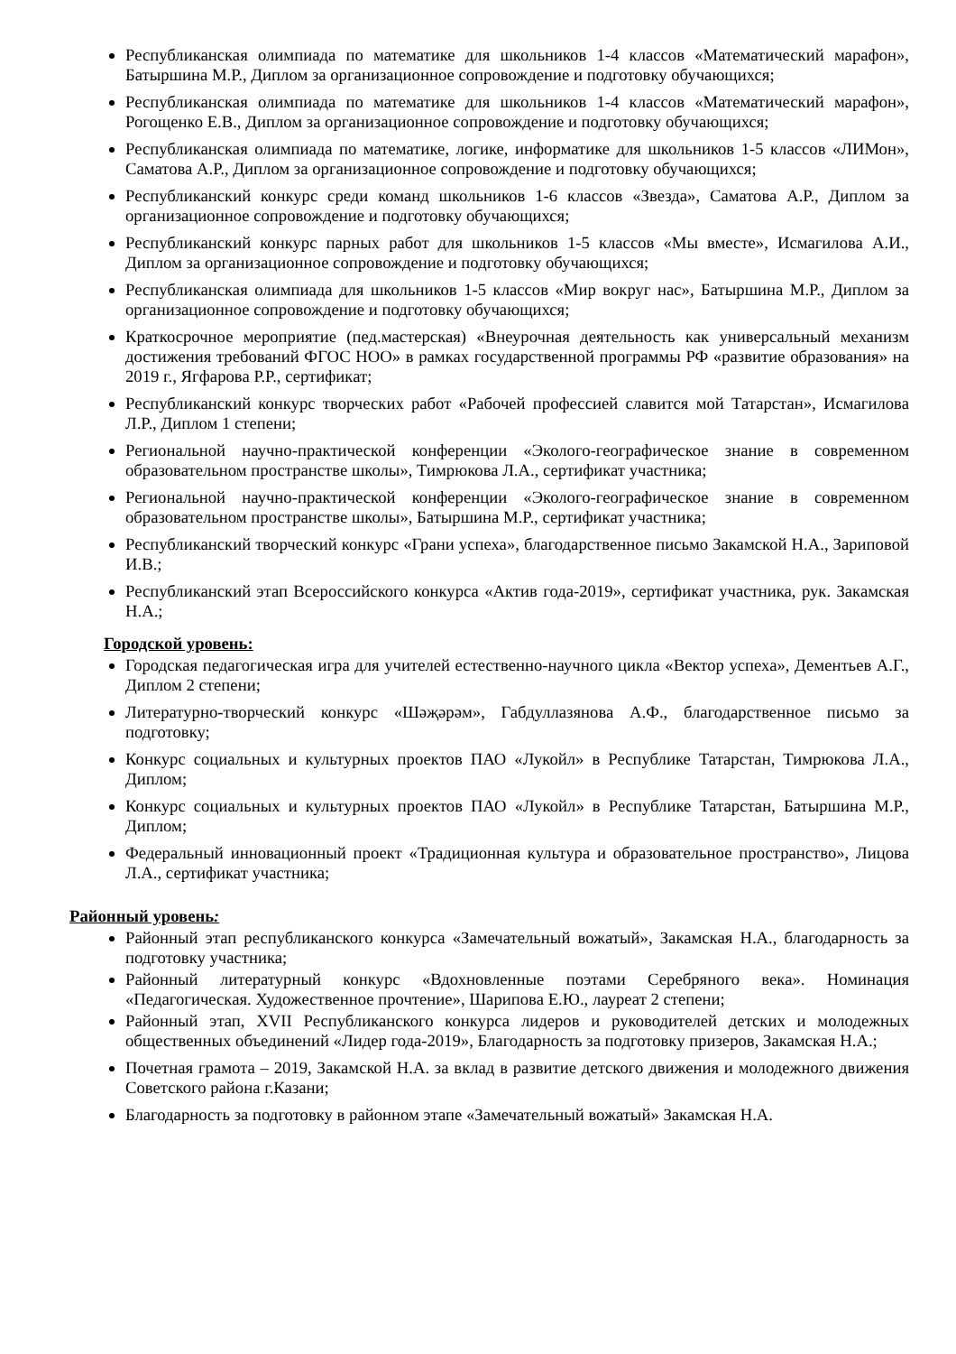Республиканская олимпиада по математике для школьников 1-4 классов «Математический марафон», Батыршина М.Р., Диплом за организационное сопровождение и подготовку обучающихся;
Республиканская олимпиада по математике для школьников 1-4 классов «Математический марафон», Рогощенко Е.В., Диплом за организационное сопровождение и подготовку обучающихся;
Республиканская олимпиада по математике, логике, информатике для школьников 1-5 классов «ЛИМон», Саматова А.Р., Диплом за организационное сопровождение и подготовку обучающихся;
Республиканский конкурс среди команд школьников 1-6 классов «Звезда», Саматова А.Р., Диплом за организационное сопровождение и подготовку обучающихся;
Республиканский конкурс парных работ для школьников 1-5 классов «Мы вместе», Исмагилова А.И., Диплом за организационное сопровождение и подготовку обучающихся;
Республиканская олимпиада для школьников 1-5 классов «Мир вокруг нас», Батыршина М.Р., Диплом за организационное сопровождение и подготовку обучающихся;
Краткосрочное мероприятие (пед.мастерская) «Внеурочная деятельность как универсальный механизм достижения требований ФГОС НОО» в рамках государственной программы РФ «развитие образования» на 2019 г., Ягфарова Р.Р., сертификат;
Республиканский конкурс творческих работ «Рабочей профессией славится мой Татарстан», Исмагилова Л.Р., Диплом 1 степени;
Региональной научно-практической конференции «Эколого-географическое знание в современном образовательном пространстве школы», Тимрюкова Л.А., сертификат участника;
Региональной научно-практической конференции «Эколого-географическое знание в современном образовательном пространстве школы», Батыршина М.Р., сертификат участника;
Республиканский творческий конкурс «Грани успеха», благодарственное письмо Закамской Н.А., Зариповой И.В.;
Республиканский этап Всероссийского конкурса «Актив года-2019», сертификат участника, рук. Закамская Н.А.;
Городской уровень:
Городская педагогическая игра для учителей естественно-научного цикла «Вектор успеха», Дементьев А.Г., Диплом 2 степени;
Литературно-творческий конкурс «Шәҗәрәм», Габдуллазянова А.Ф., благодарственное письмо за подготовку;
Конкурс социальных и культурных проектов ПАО «Лукойл» в Республике Татарстан, Тимрюкова Л.А., Диплом;
Конкурс социальных и культурных проектов ПАО «Лукойл» в Республике Татарстан, Батыршина М.Р., Диплом;
Федеральный инновационный проект «Традиционная культура и образовательное пространство», Лицова Л.А., сертификат участника;
Районный уровень:
Районный этап республиканского конкурса «Замечательный вожатый», Закамская Н.А., благодарность за подготовку участника;
Районный литературный конкурс «Вдохновленные поэтами Серебряного века». Номинация «Педагогическая. Художественное прочтение», Шарипова Е.Ю., лауреат 2 степени;
Районный этап, XVII Республиканского конкурса лидеров и руководителей детских и молодежных общественных объединений «Лидер года-2019», Благодарность за подготовку призеров, Закамская Н.А.;
Почетная грамота – 2019, Закамской Н.А. за вклад в развитие детского движения и молодежного движения Советского района г.Казани;
Благодарность за подготовку в районном этапе «Замечательный вожатый» Закамская Н.А.